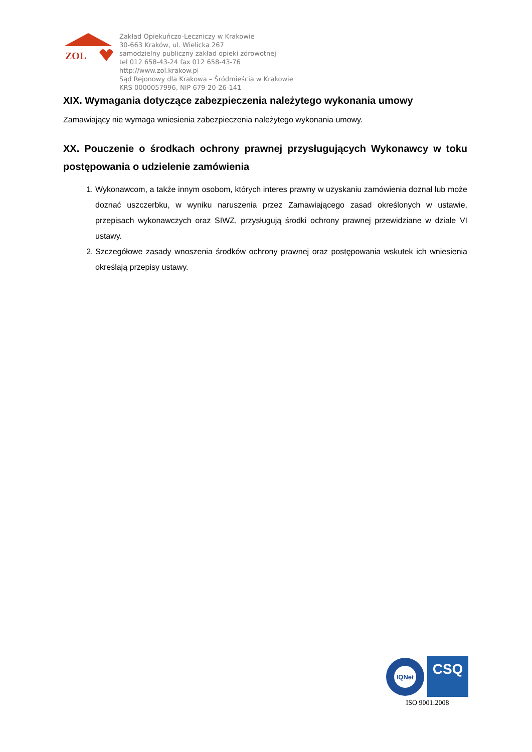ZOL
Zakład Opiekuńczo-Leczniczy w Krakowie
30-663 Kraków, ul. Wielicka 267
samodzielny publiczny zakład opieki zdrowotnej
tel 012 658-43-24 fax 012 658-43-76
http://www.zol.krakow.pl
Sąd Rejonowy dla Krakowa – Śródmieścia w Krakowie
KRS 0000057996, NIP 679-20-26-141
XIX. Wymagania dotyczące zabezpieczenia należytego wykonania umowy
Zamawiający nie wymaga wniesienia zabezpieczenia należytego wykonania umowy.
XX. Pouczenie o środkach ochrony prawnej przysługujących Wykonawcy w toku postępowania o udzielenie zamówienia
1. Wykonawcom, a także innym osobom, których interes prawny w uzyskaniu zamówienia doznał lub może doznać uszczerbku, w wyniku naruszenia przez Zamawiającego zasad określonych w ustawie, przepisach wykonawczych oraz SIWZ, przysługują środki ochrony prawnej przewidziane w dziale VI ustawy.
2. Szczegółowe zasady wnoszenia środków ochrony prawnej oraz postępowania wskutek ich wniesienia określają przepisy ustawy.
IQNet
CSQ
ISO 9001:2008